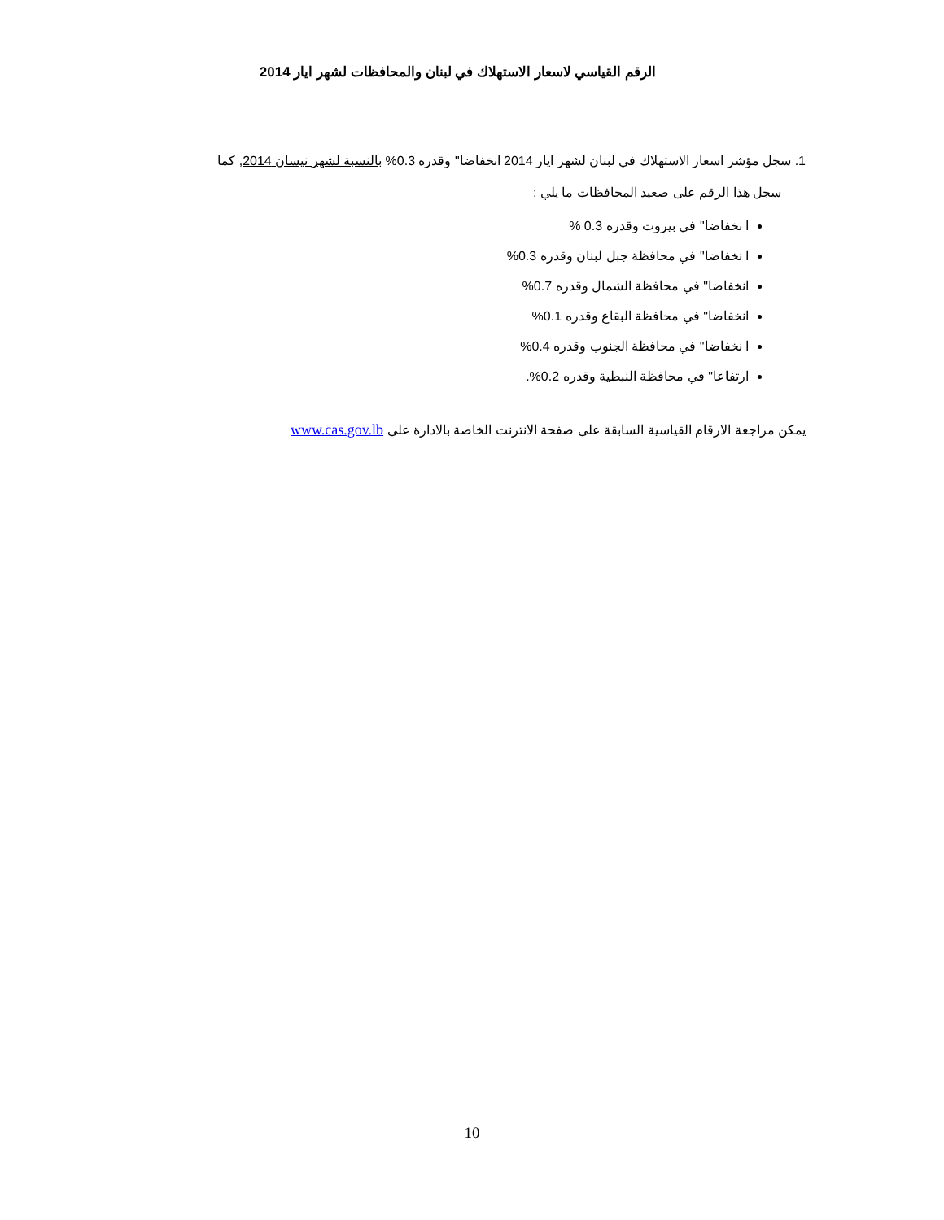الرقم القياسي لاسعار الاستهلاك في لبنان والمحافظات لشهر ايار 2014
1. سجل مؤشر اسعار الاستهلاك في لبنان لشهر ايار 2014 انخفاضا" وقدره 0.3% بالنسبة لشهر نيسان 2014, كما
سجل هذا الرقم على صعيد المحافظات ما يلي :
ا نخفاضا" في بيروت وقدره 0.3 %
ا نخفاضا" في محافظة جبل لبنان وقدره 0.3%
انخفاضا" في محافظة الشمال وقدره 0.7%
انخفاضا" في محافظة البقاع وقدره 0.1%
ا نخفاضا" في محافظة الجنوب وقدره 0.4%
ارتفاعا" في محافظة النبطية وقدره 0.2%.
يمكن مراجعة الارقام القياسية السابقة على صفحة الانترنت الخاصة بالادارة على www.cas.gov.lb
10